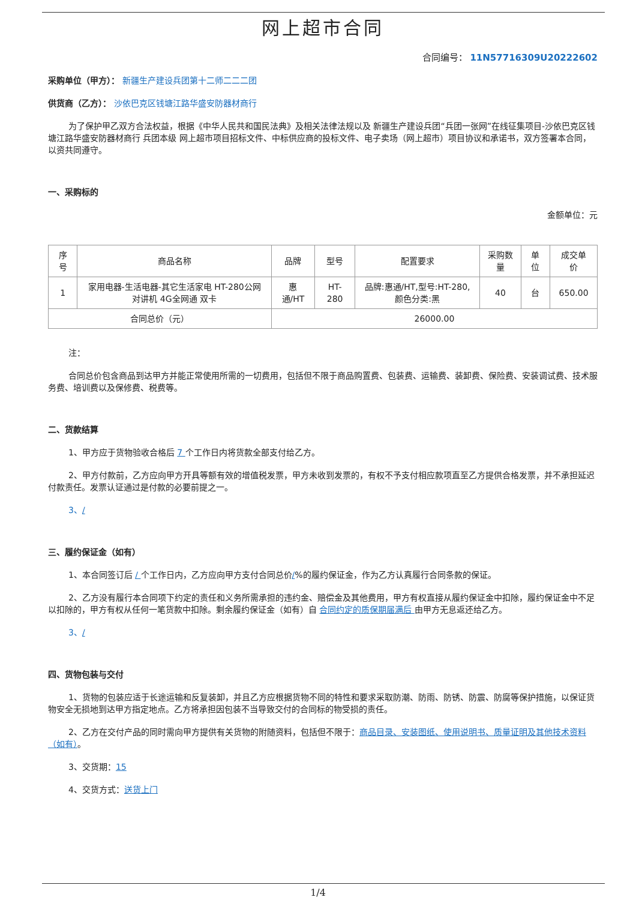网上超市合同
合同编号： 11N57716309U20222602
采购单位（甲方）： 新疆生产建设兵团第十二师二二二团
供货商（乙方）： 沙依巴克区钱塘江路华盛安防器材商行
为了保护甲乙双方合法权益，根据《中华人民共和国民法典》及相关法律法规以及 新疆生产建设兵团“兵团一张网”在线征集项目-沙依巴克区钱塘江路华盛安防器材商行 兵团本级 网上超市项目招标文件、中标供应商的投标文件、电子卖场（网上超市）项目协议和承诺书，双方签署本合同，以资共同遵守。
一、采购标的
金额单位：元
| 序号 | 商品名称 | 品牌 | 型号 | 配置要求 | 采购数量 | 单位 | 成交单价 |
| --- | --- | --- | --- | --- | --- | --- | --- |
| 1 | 家用电器-生活电器-其它生活家电 HT-280公网对讲机 4G全网通 双卡 | 惠通/HT | HT-280 | 品牌:惠通/HT,型号:HT-280,颜色分类:黑 | 40 | 台 | 650.00 |
| 合同总价（元） | | 26000.00 | | | | | |
注：
合同总价包含商品到达甲方并能正常使用所需的一切费用，包括但不限于商品购置费、包装费、运输费、装卸费、保险费、安装调试费、技术服务费、培训费以及保修费、税费等。
二、货款结算
1、甲方应于货物验收合格后 7 个工作日内将货款全部支付给乙方。
2、甲方付款前，乙方应向甲方开具等额有效的增值税发票，甲方未收到发票的，有权不予支付相应款项直至乙方提供合格发票，并不承担延迟付款责任。发票认证通过是付款的必要前提之一。
3、/
三、履约保证金（如有）
1、本合同签订后 / 个工作日内，乙方应向甲方支付合同总价/%的履约保证金，作为乙方认真履行合同条款的保证。
2、乙方没有履行本合同项下约定的责任和义务所需承担的违约金、赔偿金及其他费用，甲方有权直接从履约保证金中扣除，履约保证金中不足以扣除的，甲方有权从任何一笔货款中扣除。剩余履约保证金（如有）自 合同约定的质保期届满后 由甲方无息返还给乙方。
3、/
四、货物包装与交付
1、货物的包装应适于长途运输和反复装卸，并且乙方应根据货物不同的特性和要求采取防潮、防雨、防锈、防震、防腐等保护措施，以保证货物安全无损地到达甲方指定地点。乙方将承担因包装不当导致交付的合同标的物受损的责任。
2、乙方在交付产品的同时需向甲方提供有关货物的附随资料，包括但不限于：商品目录、安装图纸、使用说明书、质量证明及其他技术资料（如有）。
3、交货期：15
4、交货方式：送货上门
1/4